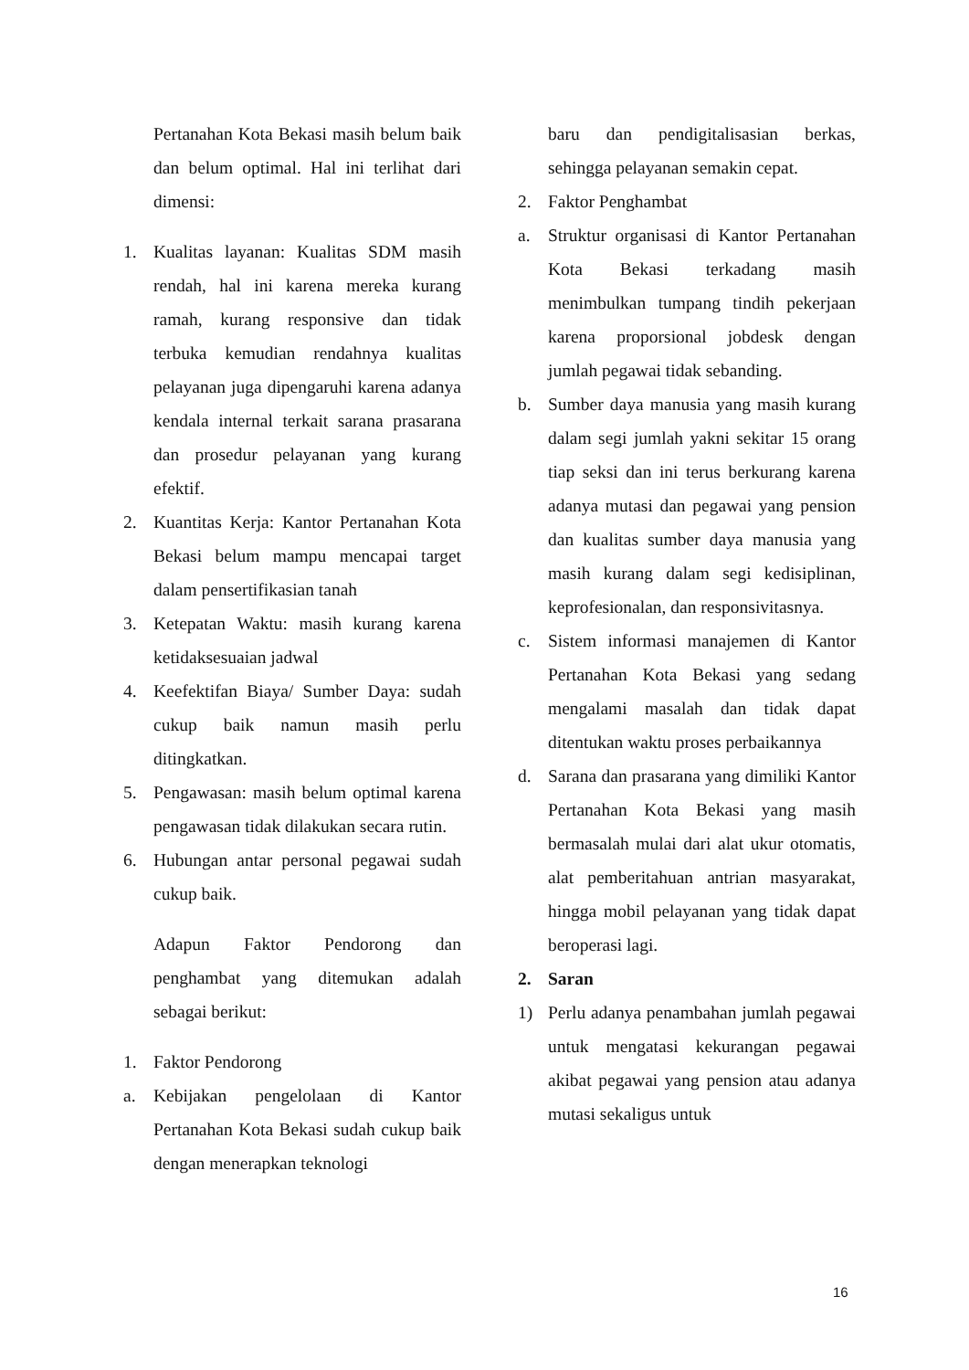Pertanahan Kota Bekasi masih belum baik dan belum optimal. Hal ini terlihat dari dimensi:
1. Kualitas layanan: Kualitas SDM masih rendah, hal ini karena mereka kurang ramah, kurang responsive dan tidak terbuka kemudian rendahnya kualitas pelayanan juga dipengaruhi karena adanya kendala internal terkait sarana prasarana dan prosedur pelayanan yang kurang efektif.
2. Kuantitas Kerja: Kantor Pertanahan Kota Bekasi belum mampu mencapai target dalam pensertifikasian tanah
3. Ketepatan Waktu: masih kurang karena ketidaksesuaian jadwal
4. Keefektifan Biaya/ Sumber Daya: sudah cukup baik namun masih perlu ditingkatkan.
5. Pengawasan: masih belum optimal karena pengawasan tidak dilakukan secara rutin.
6. Hubungan antar personal pegawai sudah cukup baik.
Adapun Faktor Pendorong dan penghambat yang ditemukan adalah sebagai berikut:
1. Faktor Pendorong
a. Kebijakan pengelolaan di Kantor Pertanahan Kota Bekasi sudah cukup baik dengan menerapkan teknologi
baru dan pendigitalisasian berkas, sehingga pelayanan semakin cepat.
2. Faktor Penghambat
a. Struktur organisasi di Kantor Pertanahan Kota Bekasi terkadang masih menimbulkan tumpang tindih pekerjaan karena proporsional jobdesk dengan jumlah pegawai tidak sebanding.
b. Sumber daya manusia yang masih kurang dalam segi jumlah yakni sekitar 15 orang tiap seksi dan ini terus berkurang karena adanya mutasi dan pegawai yang pension dan kualitas sumber daya manusia yang masih kurang dalam segi kedisiplinan, keprofesionalan, dan responsivitasnya.
c. Sistem informasi manajemen di Kantor Pertanahan Kota Bekasi yang sedang mengalami masalah dan tidak dapat ditentukan waktu proses perbaikannya
d. Sarana dan prasarana yang dimiliki Kantor Pertanahan Kota Bekasi yang masih bermasalah mulai dari alat ukur otomatis, alat pemberitahuan antrian masyarakat, hingga mobil pelayanan yang tidak dapat beroperasi lagi.
2. Saran
1) Perlu adanya penambahan jumlah pegawai untuk mengatasi kekurangan pegawai akibat pegawai yang pension atau adanya mutasi sekaligus untuk
16